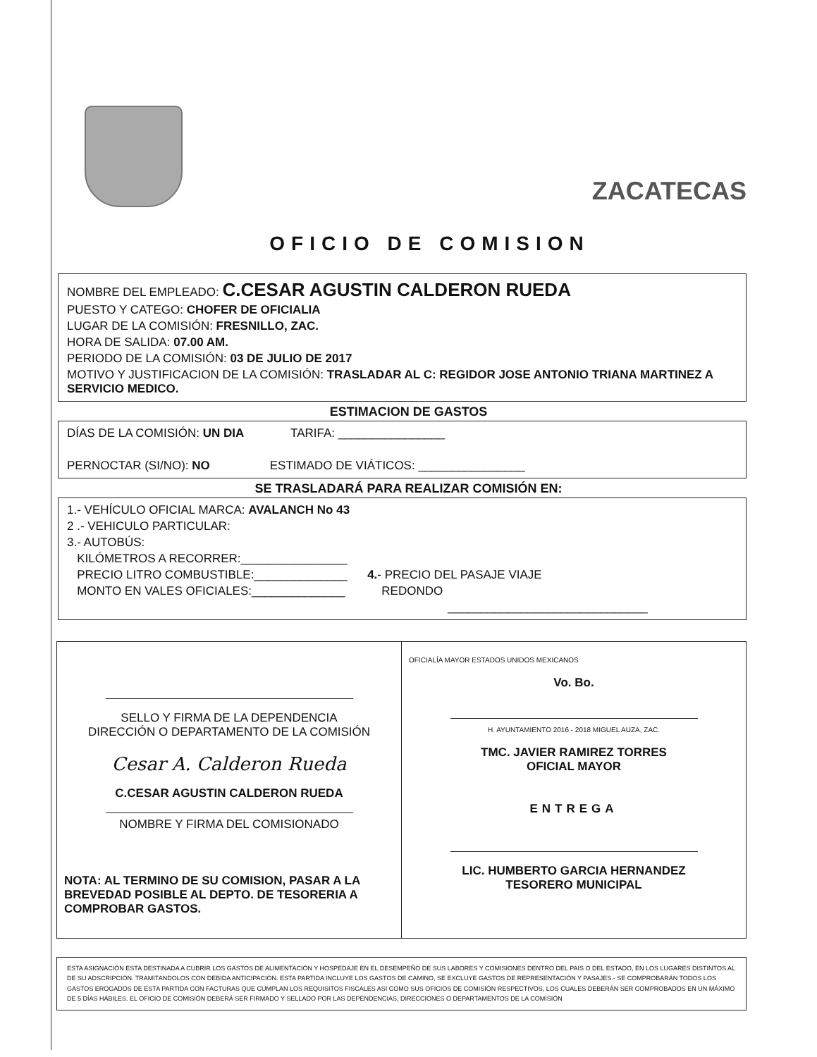ZACATECAS
OFICIO DE COMISION
NOMBRE DEL EMPLEADO: C.CESAR AGUSTIN CALDERON RUEDA
PUESTO Y CATEGO: CHOFER DE OFICIALIA
LUGAR DE LA COMISIÓN: FRESNILLO, ZAC.
HORA DE SALIDA: 07.00 AM.
PERIODO DE LA COMISIÓN: 03 DE JULIO DE 2017
MOTIVO Y JUSTIFICACION DE LA COMISIÓN: TRASLADAR AL C: REGIDOR JOSE ANTONIO TRIANA MARTINEZ A SERVICIO MEDICO.
ESTIMACION DE GASTOS
DÍAS DE LA COMISIÓN: UN DIA TARIFA: ________________
PERNOCTAR (SI/NO): NO ESTIMADO DE VIÁTICOS: ________________
SE TRASLADARÁ PARA REALIZAR COMISIÓN EN:
1.- VEHÍCULO OFICIAL MARCA: AVALANCH No 43
2 .- VEHICULO PARTICULAR:
3.- AUTOBÚS:
KILÓMETROS A RECORRER:________________
PRECIO LITRO COMBUSTIBLE:______________ 4.- PRECIO DEL PASAJE VIAJE
MONTO EN VALES OFICIALES:______________ REDONDO
______________________________
SELLO Y FIRMA DE LA DEPENDENCIA
DIRECCIÓN O DEPARTAMENTO DE LA COMISIÓN
Cesar A. Calderon Rueda
C.CESAR AGUSTIN CALDERON RUEDA
NOMBRE Y FIRMA DEL COMISIONADO
NOTA: AL TERMINO DE SU COMISION, PASAR A LA BREVEDAD POSIBLE AL DEPTO. DE TESORERIA A COMPROBAR GASTOS.
OFICIALÍA MAYOR ESTADOS UNIDOS MEXICANOS
Vo. Bo.
H. AYUNTAMIENTO 2016 - 2018 MIGUEL AUZA, ZAC.
TMC. JAVIER RAMIREZ TORRES
OFICIAL MAYOR
ENTREGA
LIC. HUMBERTO GARCIA HERNANDEZ
TESORERO MUNICIPAL
ESTA ASIGNACIÓN ESTA DESTINADA A CUBRIR LOS GASTOS DE ALIMENTACIÓN Y HOSPEDAJE EN EL DESEMPEÑO DE SUS LABORES Y COMISIONES DENTRO DEL PAIS O DEL ESTADO, EN LOS LUGARES DISTINTOS AL DE SU ADSCRIPCIÓN. TRAMITANDOLOS CON DEBIDA ANTICIPACIÓN. ESTA PARTIDA INCLUYE LOS GASTOS DE CAMINO, SE EXCLUYE GASTOS DE REPRESENTACIÓN Y PASAJES.- SE COMPROBARÁN TODOS LOS GASTOS EROGADOS DE ESTA PARTIDA CON FACTURAS QUE CUMPLAN LOS REQUISITOS FISCALES ASI COMO SUS OFICIOS DE COMISIÓN RESPECTIVOS, LOS CUALES DEBERÁN SER COMPROBADOS EN UN MÁXIMO DE 5 DÍAS HÁBILES. EL OFICIO DE COMISIÓN DEBERÁ SER FIRMADO Y SELLADO POR LAS DEPENDENCIAS, DIRECCIONES O DEPARTAMENTOS DE LA COMISIÓN